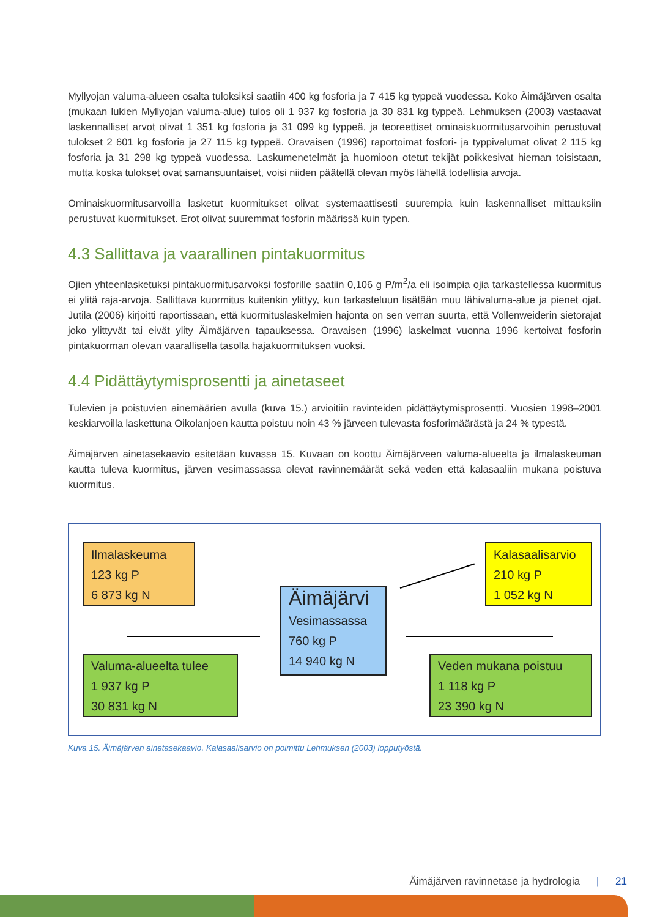Myllyojan valuma-alueen osalta tuloksiksi saatiin 400 kg fosforia ja 7 415 kg typpeä vuodessa. Koko Äimäjärven osalta (mukaan lukien Myllyojan valuma-alue) tulos oli 1 937 kg fosforia ja 30 831 kg typpeä. Lehmuksen (2003) vastaavat laskennalliset arvot olivat 1 351 kg fosforia ja 31 099 kg typpeä, ja teoreettiset ominaiskuormitusarvoihin perustuvat tulokset 2 601 kg fosforia ja 27 115 kg typpeä. Oravaisen (1996) raportoimat fosfori- ja typpivalumat olivat 2 115 kg fosforia ja 31 298 kg typpeä vuodessa. Laskumenetelmät ja huomioon otetut tekijät poikkesivat hieman toisistaan, mutta koska tulokset ovat samansuuntaiset, voisi niiden päätellä olevan myös lähellä todellisia arvoja.
Ominaiskuormitusarvoilla lasketut kuormitukset olivat systemaattisesti suurempia kuin laskennalliset mittauksiin perustuvat kuormitukset. Erot olivat suuremmat fosforin määrissä kuin typen.
4.3 Sallittava ja vaarallinen pintakuormitus
Ojien yhteenlasketuksi pintakuormitusarvoksi fosforille saatiin 0,106 g P/m<sup>2</sup>/a eli isoimpia ojia tarkastellessa kuormitus ei ylitä raja-arvoja. Sallittava kuormitus kuitenkin ylittyy, kun tarkasteluun lisätään muu lähivaluma-alue ja pienet ojat. Jutila (2006) kirjoitti raportissaan, että kuormituslaskelmien hajonta on sen verran suurta, että Vollenweiderin sietorajat joko ylittyvät tai eivät ylity Äimäjärven tapauksessa. Oravaisen (1996) laskelmat vuonna 1996 kertoivat fosforin pintakuorman olevan vaarallisella tasolla hajakuormituksen vuoksi.
4.4 Pidättäytymisprosentti ja ainetaseet
Tulevien ja poistuvien ainemäärien avulla (kuva 15.) arvioitiin ravinteiden pidättäytymisprosentti. Vuosien 1998–2001 keskiarvoilla laskettuna Oikolanjoen kautta poistuu noin 43 % järveen tulevasta fosforimäärästä ja 24 % typestä.
Äimäjärven ainetasekaavio esitetään kuvassa 15. Kuvaan on koottu Äimäjärveen valuma-alueelta ja ilmalaskeuman kautta tuleva kuormitus, järven vesimassassa olevat ravinnemäärät sekä veden että kalasaaliin mukana poistuva kuormitus.
Ilmalaskeuma
123 kg P
6 873 kg N
Valuma-alueelta tulee
1 937 kg P
30 831 kg N
Äimäjärvi
Vesimassassa
760 kg P
14 940 kg N
Kalasaalisarvio
210 kg P
1 052 kg N
Veden mukana poistuu
1 118 kg P
23 390 kg N
Kuva 15. Äimäjärven ainetasekaavio. Kalasaalisarvio on poimittu Lehmuksen (2003) lopputyöstä.
Äimäjärven ravinnetase ja hydrologia | 21